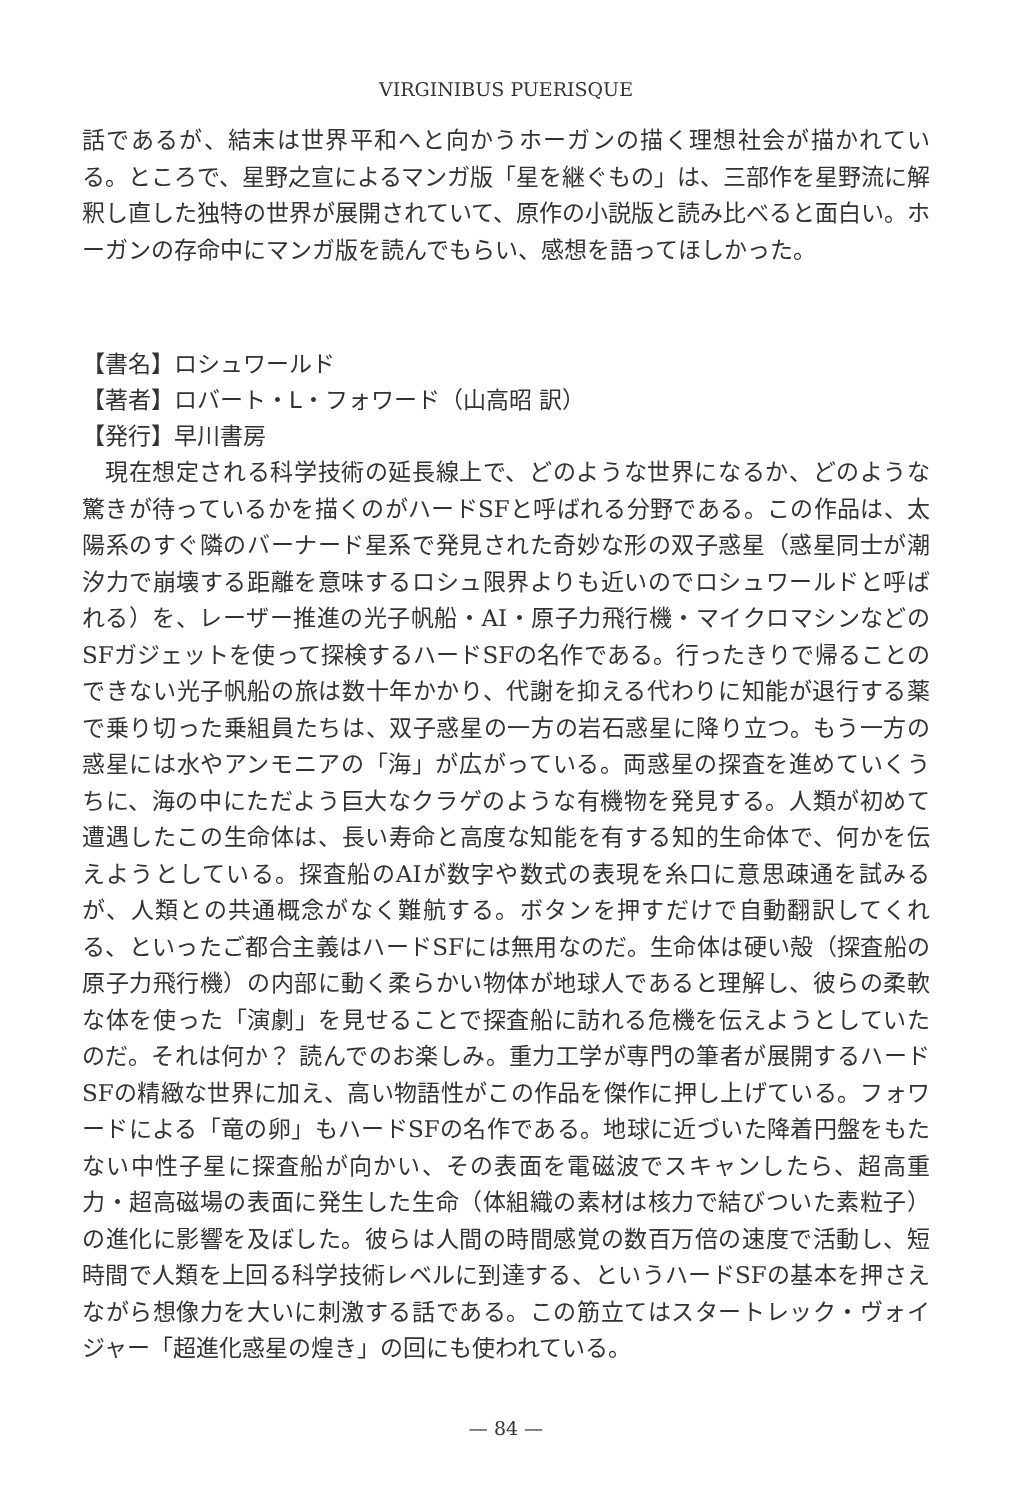VIRGINIBUS PUERISQUE
話であるが、結末は世界平和へと向かうホーガンの描く理想社会が描かれている。ところで、星野之宣によるマンガ版「星を継ぐもの」は、三部作を星野流に解釈し直した独特の世界が展開されていて、原作の小説版と読み比べると面白い。ホーガンの存命中にマンガ版を読んでもらい、感想を語ってほしかった。
【書名】ロシュワールド
【著者】ロバート・L・フォワード（山高昭 訳）
【発行】早川書房
現在想定される科学技術の延長線上で、どのような世界になるか、どのような驚きが待っているかを描くのがハードSFと呼ばれる分野である。この作品は、太陽系のすぐ隣のバーナード星系で発見された奇妙な形の双子惑星（惑星同士が潮汐力で崩壊する距離を意味するロシュ限界よりも近いのでロシュワールドと呼ばれる）を、レーザー推進の光子帆船・AI・原子力飛行機・マイクロマシンなどのSFガジェットを使って探検するハードSFの名作である。行ったきりで帰ることのできない光子帆船の旅は数十年かかり、代謝を抑える代わりに知能が退行する薬で乗り切った乗組員たちは、双子惑星の一方の岩石惑星に降り立つ。もう一方の惑星には水やアンモニアの「海」が広がっている。両惑星の探査を進めていくうちに、海の中にただよう巨大なクラゲのような有機物を発見する。人類が初めて遭遇したこの生命体は、長い寿命と高度な知能を有する知的生命体で、何かを伝えようとしている。探査船のAIが数字や数式の表現を糸口に意思疎通を試みるが、人類との共通概念がなく難航する。ボタンを押すだけで自動翻訳してくれる、といったご都合主義はハードSFには無用なのだ。生命体は硬い殻（探査船の原子力飛行機）の内部に動く柔らかい物体が地球人であると理解し、彼らの柔軟な体を使った「演劇」を見せることで探査船に訪れる危機を伝えようとしていたのだ。それは何か？ 読んでのお楽しみ。重力工学が専門の筆者が展開するハードSFの精緻な世界に加え、高い物語性がこの作品を傑作に押し上げている。フォワードによる「竜の卵」もハードSFの名作である。地球に近づいた降着円盤をもたない中性子星に探査船が向かい、その表面を電磁波でスキャンしたら、超高重力・超高磁場の表面に発生した生命（体組織の素材は核力で結びついた素粒子）の進化に影響を及ぼした。彼らは人間の時間感覚の数百万倍の速度で活動し、短時間で人類を上回る科学技術レベルに到達する、というハードSFの基本を押さえながら想像力を大いに刺激する話である。この筋立てはスタートレック・ヴォイジャー「超進化惑星の煌き」の回にも使われている。
— 84 —